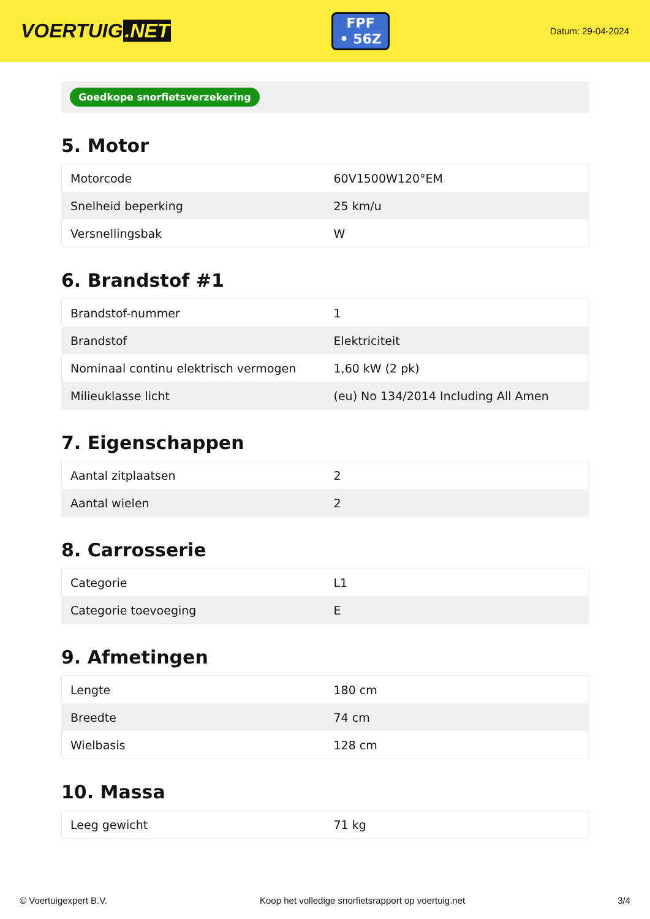VOERTUIG.NET
FPF
• 56Z
Datum: 29-04-2024
Goedkope snorfietsverzekering
5. Motor
| Motorcode | 60V1500W120°EM |
| Snelheid beperking | 25 km/u |
| Versnellingsbak | W |
6. Brandstof #1
| Brandstof-nummer | 1 |
| Brandstof | Elektriciteit |
| Nominaal continu elektrisch vermogen | 1,60 kW (2 pk) |
| Milieuklasse licht | (eu) No 134/2014 Including All Amen |
7. Eigenschappen
| Aantal zitplaatsen | 2 |
| Aantal wielen | 2 |
8. Carrosserie
| Categorie | L1 |
| Categorie toevoeging | E |
9. Afmetingen
| Lengte | 180 cm |
| Breedte | 74 cm |
| Wielbasis | 128 cm |
10. Massa
| Leeg gewicht | 71 kg |
© Voertuigexpert B.V. Koop het volledige snorfietsrapport op voertuig.net 3/4